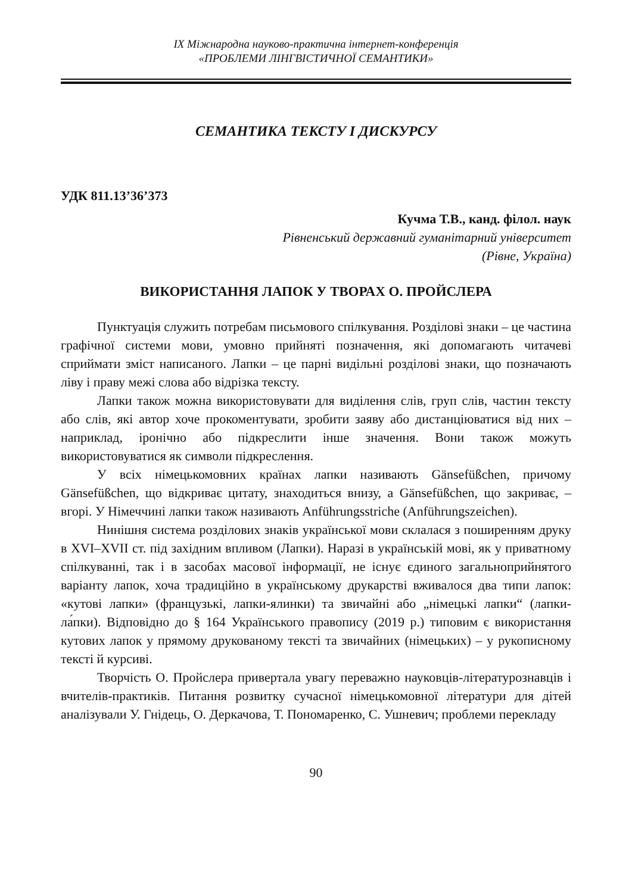IX Міжнародна науково-практична інтернет-конференція
«ПРОБЛЕМИ ЛІНГВІСТИЧНОЇ СЕМАНТИКИ»
СЕМАНТИКА ТЕКСТУ І ДИСКУРСУ
УДК 811.13’36’373
Кучма Т.В., канд. філол. наук
Рівненський державний гуманітарний університет
(Рівне, Україна)
ВИКОРИСТАННЯ ЛАПОК У ТВОРАХ О. ПРОЙСЛЕРА
Пунктуація служить потребам письмового спілкування. Розділові знаки – це частина графічної системи мови, умовно прийняті позначення, які допомагають читачеві сприймати зміст написаного. Лапки – це парні видільні розділові знаки, що позначають ліву і праву межі слова або відрізка тексту.
Лапки також можна використовувати для виділення слів, груп слів, частин тексту або слів, які автор хоче прокоментувати, зробити заяву або дистанціюватися від них – наприклад, іронічно або підкреслити інше значення. Вони також можуть використовуватися як символи підкреслення.
У всіх німецькомовних країнах лапки називають Gänsefüßchen, причому Gänsefüßchen, що відкриває цитату, знаходиться внизу, а Gänsefüßchen, що закриває, – вгорі. У Німеччині лапки також називають Anführungsstriche (Anführungszeichen).
Нинішня система розділових знаків української мови склалася з поширенням друку в XVI–XVII ст. під західним впливом (Лапки). Наразі в українській мові, як у приватному спілкуванні, так і в засобах масової інформації, не існує єдиного загальноприйнятого варіанту лапок, хоча традиційно в українському друкарстві вживалося два типи лапок: «кутові лапки» (французькі, лапки-ялинки) та звичайні або „німецькі лапки“ (лапки-ла́пки). Відповідно до § 164 Українського правопису (2019 р.) типовим є використання кутових лапок у прямому друкованому тексті та звичайних (німецьких) – у рукописному тексті й курсиві.
Творчість О. Пройслера привертала увагу переважно науковців-літературознавців і вчителів-практиків. Питання розвитку сучасної німецькомовної літератури для дітей аналізували У. Гнідець, О. Деркачова, Т. Пономаренко, С. Ушневич; проблеми перекладу
90